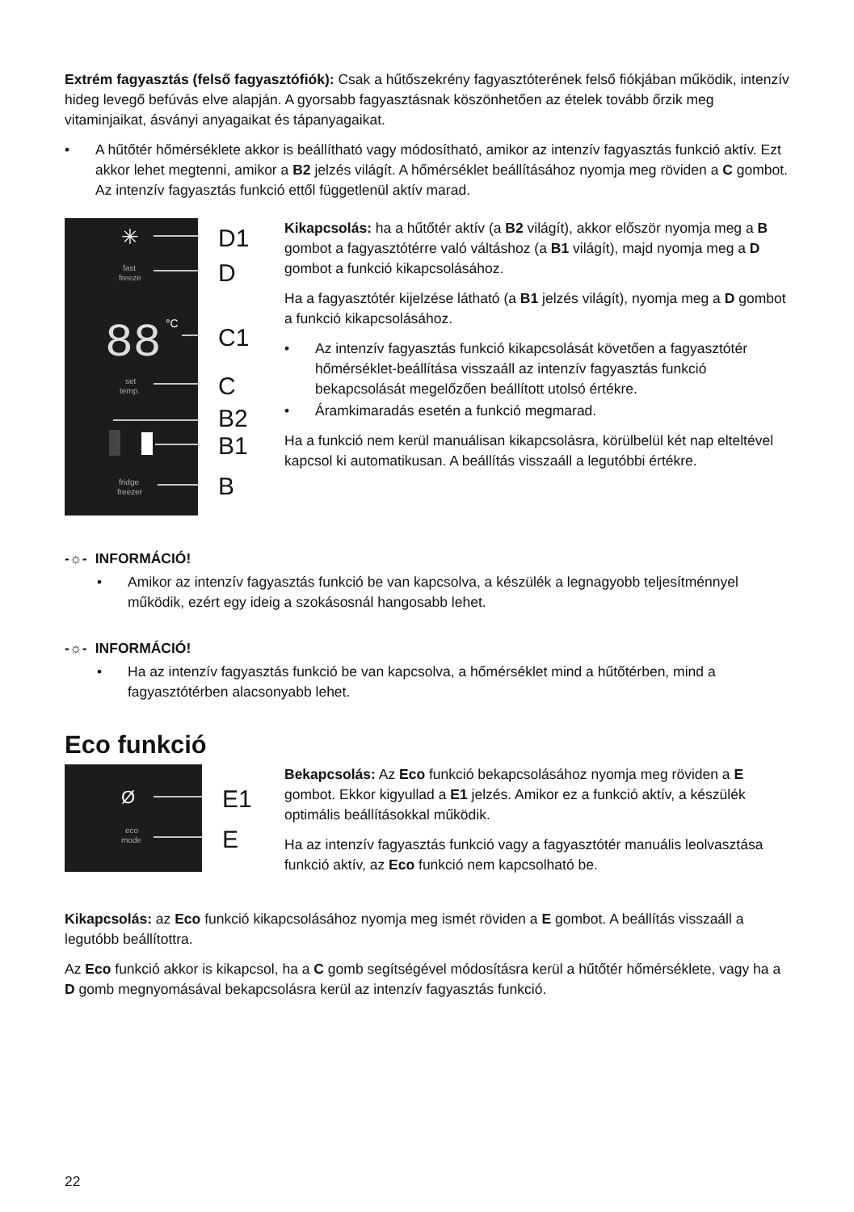Extrém fagyasztás (felső fagyasztófiók): Csak a hűtőszekrény fagyasztóterének felső fiókjában működik, intenzív hideg levegő befúvás elve alapján. A gyorsabb fagyasztásnak köszönhetően az ételek tovább őrzik meg vitaminjaikat, ásványi anyagaikat és tápanyagaikat.
• A hűtőtér hőmérséklete akkor is beállítható vagy módosítható, amikor az intenzív fagyasztás funkció aktív. Ezt akkor lehet megtenni, amikor a B2 jelzés világít. A hőmérséklet beállításához nyomja meg röviden a C gombot. Az intenzív fagyasztás funkció ettől függetlenül aktív marad.
✳
fast
freeze
88
°C
set
temp.
fridge
freezer
D1
D
C1
C
B2
B1
B
Kikapcsolás: ha a hűtőtér aktív (a B2 világít), akkor először nyomja meg a B gombot a fagyasztótérre való váltáshoz (a B1 világít), majd nyomja meg a D gombot a funkció kikapcsolásához.
Ha a fagyasztótér kijelzése látható (a B1 jelzés világít), nyomja meg a D gombot a funkció kikapcsolásához.
• Az intenzív fagyasztás funkció kikapcsolását követően a fagyasztótér hőmérséklet-beállítása visszaáll az intenzív fagyasztás funkció bekapcsolását megelőzően beállított utolsó értékre.
• Áramkimaradás esetén a funkció megmarad.
Ha a funkció nem kerül manuálisan kikapcsolásra, körülbelül két nap elteltével kapcsol ki automatikusan. A beállítás visszaáll a legutóbbi értékre.
-☼- INFORMÁCIÓ!
• Amikor az intenzív fagyasztás funkció be van kapcsolva, a készülék a legnagyobb teljesítménnyel működik, ezért egy ideig a szokásosnál hangosabb lehet.
-☼- INFORMÁCIÓ!
• Ha az intenzív fagyasztás funkció be van kapcsolva, a hőmérséklet mind a hűtőtérben, mind a fagyasztótérben alacsonyabb lehet.
Eco funkció
Ø
eco
mode
E1
E
Bekapcsolás: Az Eco funkció bekapcsolásához nyomja meg röviden a E gombot. Ekkor kigyullad a E1 jelzés. Amikor ez a funkció aktív, a készülék optimális beállításokkal működik.
Ha az intenzív fagyasztás funkció vagy a fagyasztótér manuális leolvasztása funkció aktív, az Eco funkció nem kapcsolható be.
Kikapcsolás: az Eco funkció kikapcsolásához nyomja meg ismét röviden a E gombot. A beállítás visszaáll a legutóbb beállítottra.
Az Eco funkció akkor is kikapcsol, ha a C gomb segítségével módosításra kerül a hűtőtér hőmérséklete, vagy ha a D gomb megnyomásával bekapcsolásra kerül az intenzív fagyasztás funkció.
22